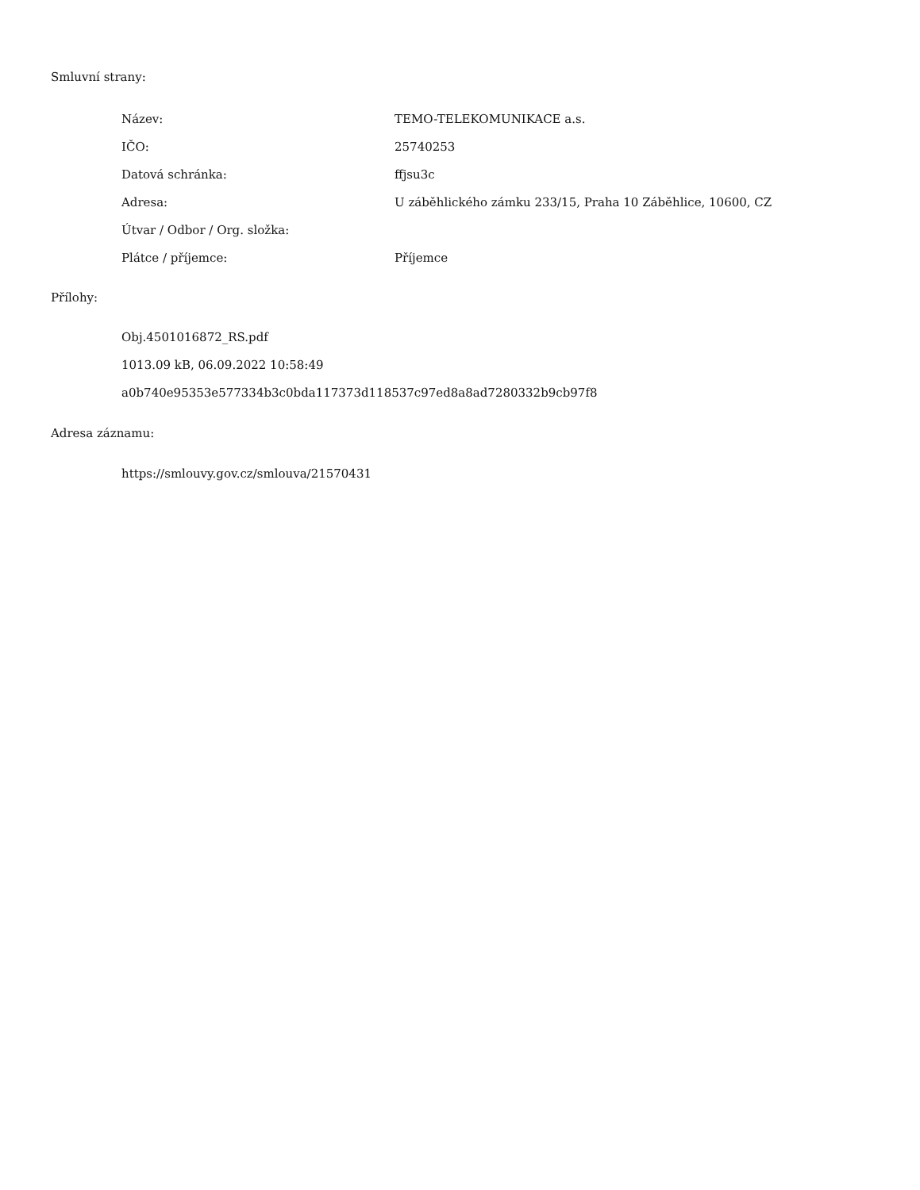Smluvní strany:
| Název: | TEMO-TELEKOMUNIKACE a.s. |
| IČO: | 25740253 |
| Datová schránka: | ffjsu3c |
| Adresa: | U záběhlického zámku 233/15, Praha 10 Záběhlice, 10600, CZ |
| Útvar / Odbor / Org. složka: | |
| Plátce / příjemce: | Příjemce |
Přílohy:
Obj.4501016872_RS.pdf
1013.09 kB, 06.09.2022 10:58:49
a0b740e95353e577334b3c0bda117373d118537c97ed8a8ad7280332b9cb97f8
Adresa záznamu:
https://smlouvy.gov.cz/smlouva/21570431